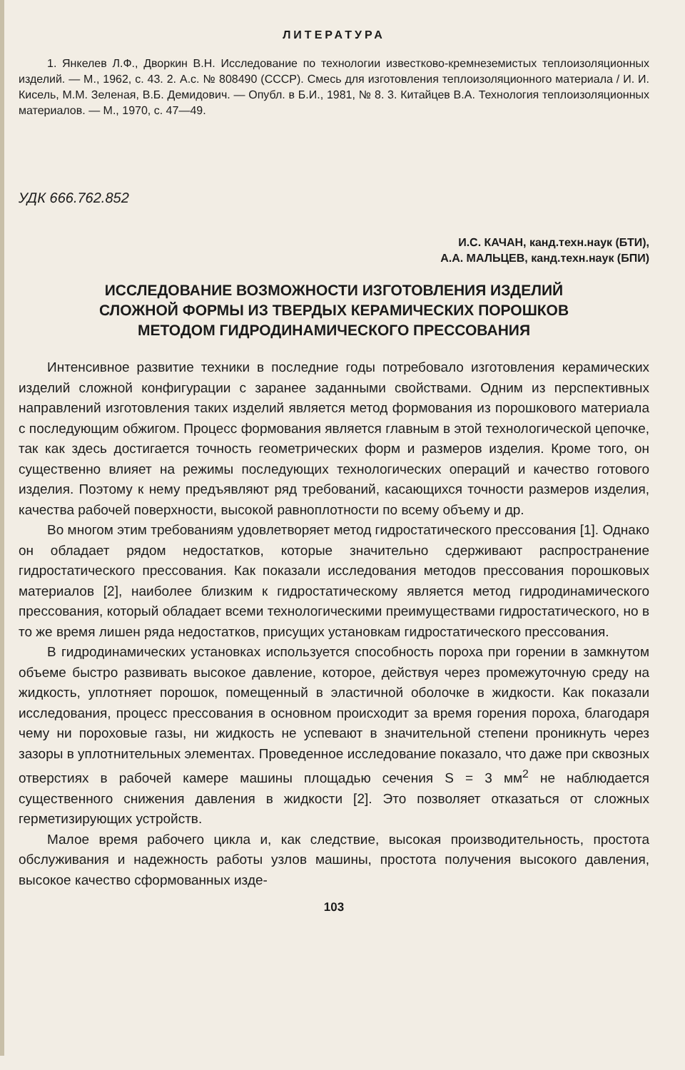ЛИТЕРАТУРА
1. Янкелев Л.Ф., Дворкин В.Н. Исследование по технологии известково-кремнеземистых теплоизоляционных изделий. — М., 1962, с. 43. 2. А.с. № 808490 (СССР). Смесь для изготовления теплоизоляционного материала / И. И. Кисель, М.М. Зеленая, В.Б. Демидович. — Опубл. в Б.И., 1981, № 8. 3. Китайцев В.А. Технология теплоизоляционных материалов. — М., 1970, с. 47—49.
УДК 666.762.852
И.С. КАЧАН, канд.техн.наук (БТИ),
А.А. МАЛЬЦЕВ, канд.техн.наук (БПИ)
ИССЛЕДОВАНИЕ ВОЗМОЖНОСТИ ИЗГОТОВЛЕНИЯ ИЗДЕЛИЙ
СЛОЖНОЙ ФОРМЫ ИЗ ТВЕРДЫХ КЕРАМИЧЕСКИХ ПОРОШКОВ
МЕТОДОМ ГИДРОДИНАМИЧЕСКОГО ПРЕССОВАНИЯ
Интенсивное развитие техники в последние годы потребовало изготовления керамических изделий сложной конфигурации с заранее заданными свойствами. Одним из перспективных направлений изготовления таких изделий является метод формования из порошкового материала с последующим обжигом. Процесс формования является главным в этой технологической цепочке, так как здесь достигается точность геометрических форм и размеров изделия. Кроме того, он существенно влияет на режимы последующих технологических операций и качество готового изделия. Поэтому к нему предъявляют ряд требований, касающихся точности размеров изделия, качества рабочей поверхности, высокой равноплотности по всему объему и др.
Во многом этим требованиям удовлетворяет метод гидростатического прессования [1]. Однако он обладает рядом недостатков, которые значительно сдерживают распространение гидростатического прессования. Как показали исследования методов прессования порошковых материалов [2], наиболее близким к гидростатическому является метод гидродинамического прессования, который обладает всеми технологическими преимуществами гидростатического, но в то же время лишен ряда недостатков, присущих установкам гидростатического прессования.
В гидродинамических установках используется способность пороха при горении в замкнутом объеме быстро развивать высокое давление, которое, действуя через промежуточную среду на жидкость, уплотняет порошок, помещенный в эластичной оболочке в жидкости. Как показали исследования, процесс прессования в основном происходит за время горения пороха, благодаря чему ни пороховые газы, ни жидкость не успевают в значительной степени проникнуть через зазоры в уплотнительных элементах. Проведенное исследование показало, что даже при сквозных отверстиях в рабочей камере машины площадью сечения S = 3 мм<sup>2</sup> не наблюдается существенного снижения давления в жидкости [2]. Это позволяет отказаться от сложных герметизирующих устройств.
Малое время рабочего цикла и, как следствие, высокая производительность, простота обслуживания и надежность работы узлов машины, простота получения высокого давления, высокое качество сформованных изде-
103